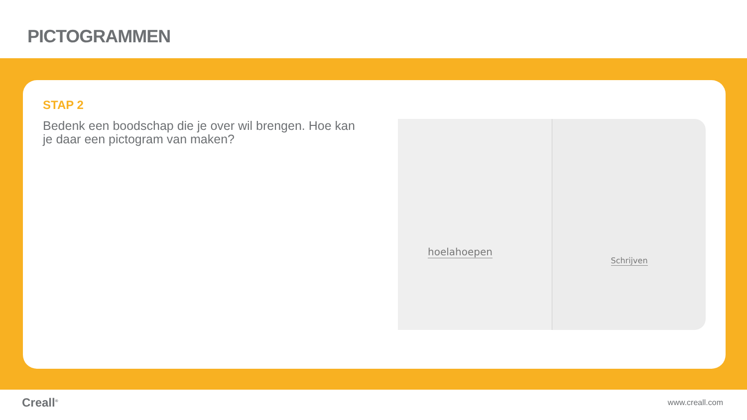PICTOGRAMMEN
STAP 2
Bedenk een boodschap die je over wil brengen. Hoe kan je daar een pictogram van maken?
hoelahoepen
Schrijven
Creall<sup>®</sup> www.creall.com